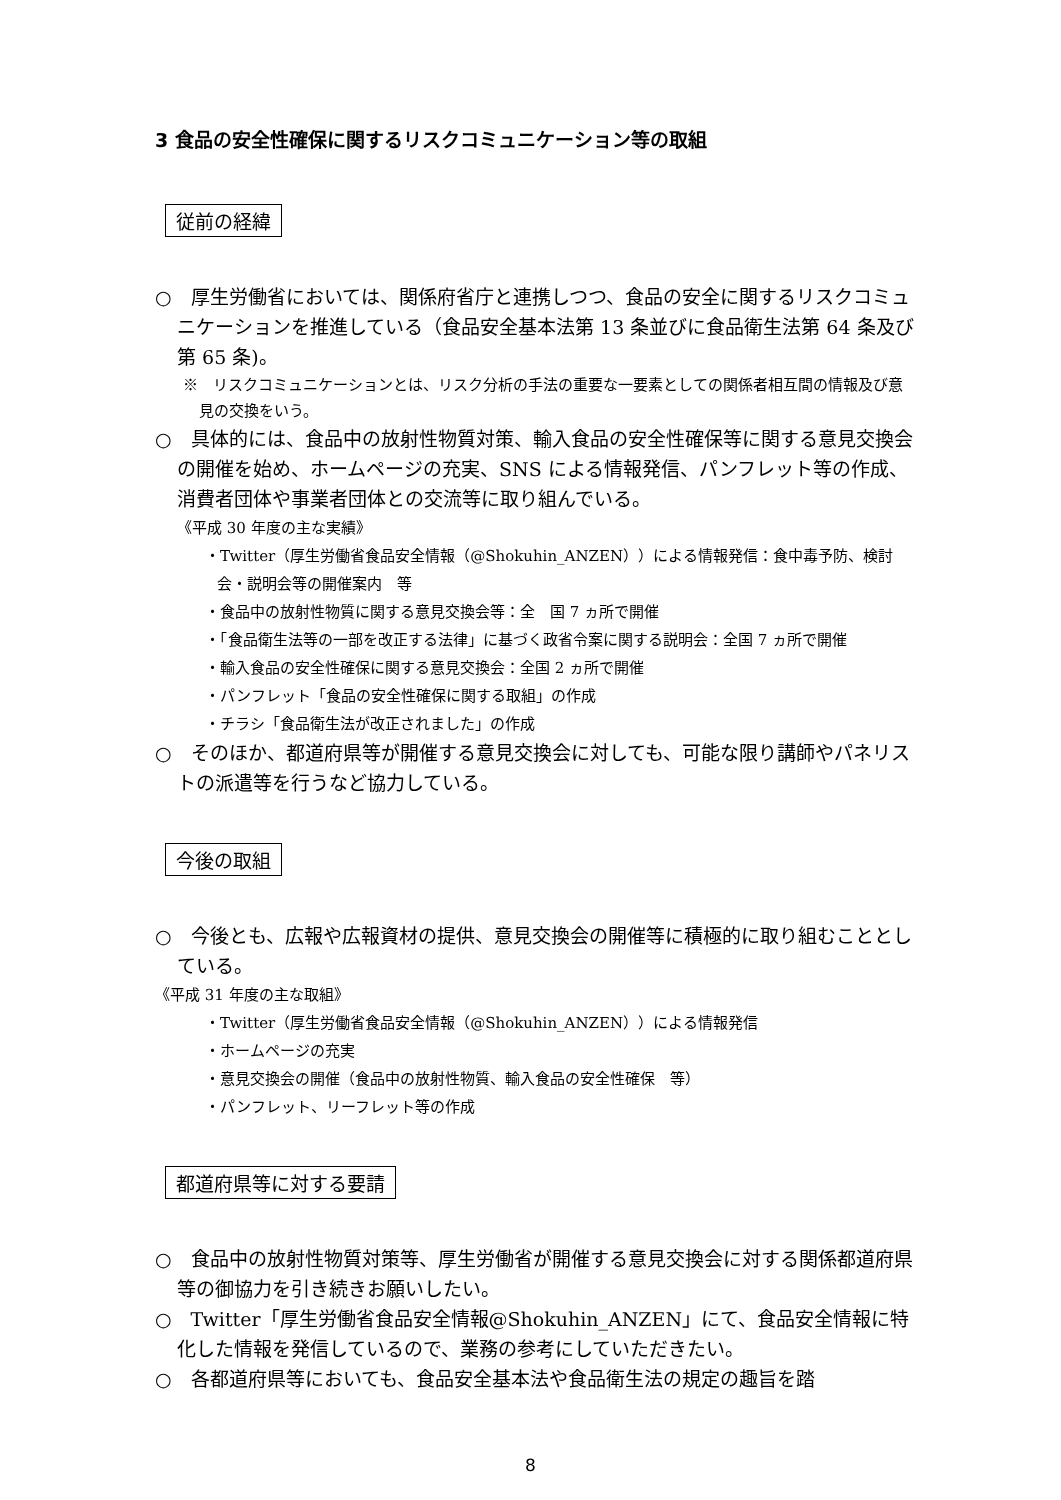3 食品の安全性確保に関するリスクコミュニケーション等の取組
従前の経緯
○　厚生労働省においては、関係府省庁と連携しつつ、食品の安全に関するリスクコミュニケーションを推進している（食品安全基本法第 13 条並びに食品衛生法第 64 条及び第 65 条)。
※　リスクコミュニケーションとは、リスク分析の手法の重要な一要素としての関係者相互間の情報及び意見の交換をいう。
○　具体的には、食品中の放射性物質対策、輸入食品の安全性確保等に関する意見交換会の開催を始め、ホームページの充実、SNS による情報発信、パンフレット等の作成、消費者団体や事業者団体との交流等に取り組んでいる。
《平成 30 年度の主な実績》
・Twitter（厚生労働省食品安全情報（@Shokuhin_ANZEN））による情報発信：食中毒予防、検討会・説明会等の開催案内　等
・食品中の放射性物質に関する意見交換会等：全　国 7 ヵ所で開催
・「食品衛生法等の一部を改正する法律」に基づく政省令案に関する説明会：全国 7 ヵ所で開催
・輸入食品の安全性確保に関する意見交換会：全国 2 ヵ所で開催
・パンフレット「食品の安全性確保に関する取組」の作成
・チラシ「食品衛生法が改正されました」の作成
○　そのほか、都道府県等が開催する意見交換会に対しても、可能な限り講師やパネリストの派遣等を行うなど協力している。
今後の取組
○　今後とも、広報や広報資材の提供、意見交換会の開催等に積極的に取り組むこととしている。
《平成 31 年度の主な取組》
・Twitter（厚生労働省食品安全情報（@Shokuhin_ANZEN））による情報発信
・ホームページの充実
・意見交換会の開催（食品中の放射性物質、輸入食品の安全性確保　等）
・パンフレット、リーフレット等の作成
都道府県等に対する要請
○　食品中の放射性物質対策等、厚生労働省が開催する意見交換会に対する関係都道府県等の御協力を引き続きお願いしたい。
○　Twitter「厚生労働省食品安全情報@Shokuhin_ANZEN」にて、食品安全情報に特化した情報を発信しているので、業務の参考にしていただきたい。
○　各都道府県等においても、食品安全基本法や食品衛生法の規定の趣旨を踏
8